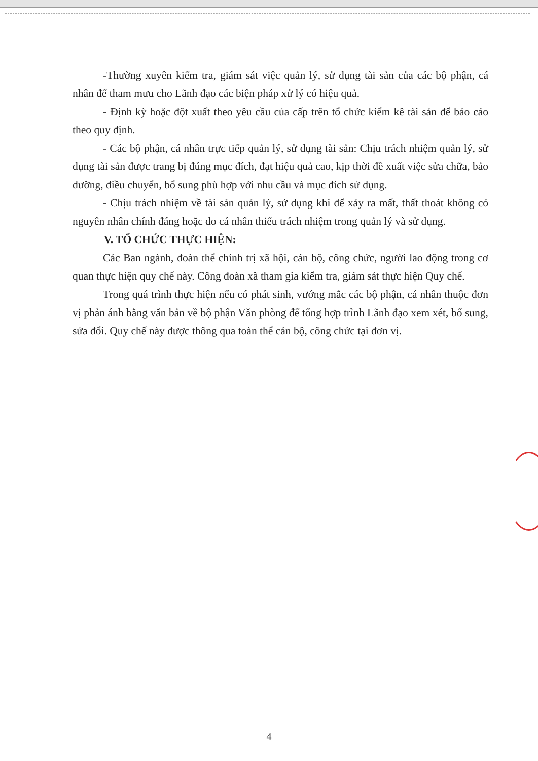-Thường xuyên kiểm tra, giám sát việc quản lý, sử dụng tài sản của các bộ phận, cá nhân để tham mưu cho Lãnh đạo các biện pháp xử lý có hiệu quả.
- Định kỳ hoặc đột xuất theo yêu cầu của cấp trên tổ chức kiểm kê tài sản để báo cáo theo quy định.
- Các bộ phận, cá nhân trực tiếp quản lý, sử dụng tài sản: Chịu trách nhiệm quản lý, sử dụng tài sản được trang bị đúng mục đích, đạt hiệu quả cao, kịp thời đề xuất việc sửa chữa, bảo dưỡng, điều chuyển, bổ sung phù hợp với nhu cầu và mục đích sử dụng.
- Chịu trách nhiệm về tài sản quản lý, sử dụng khi để xảy ra mất, thất thoát không có nguyên nhân chính đáng hoặc do cá nhân thiếu trách nhiệm trong quản lý và sử dụng.
V. TỔ CHỨC THỰC HIỆN:
Các Ban ngành, đoàn thể chính trị xã hội, cán bộ, công chức, người lao động trong cơ quan thực hiện quy chế này. Công đoàn xã tham gia kiểm tra, giám sát thực hiện Quy chế.
Trong quá trình thực hiện nếu có phát sinh, vướng mắc các bộ phận, cá nhân thuộc đơn vị phản ánh bằng văn bản về bộ phận Văn phòng để tổng hợp trình Lãnh đạo xem xét, bổ sung, sửa đổi. Quy chế này được thông qua toàn thể cán bộ, công chức tại đơn vị.
4